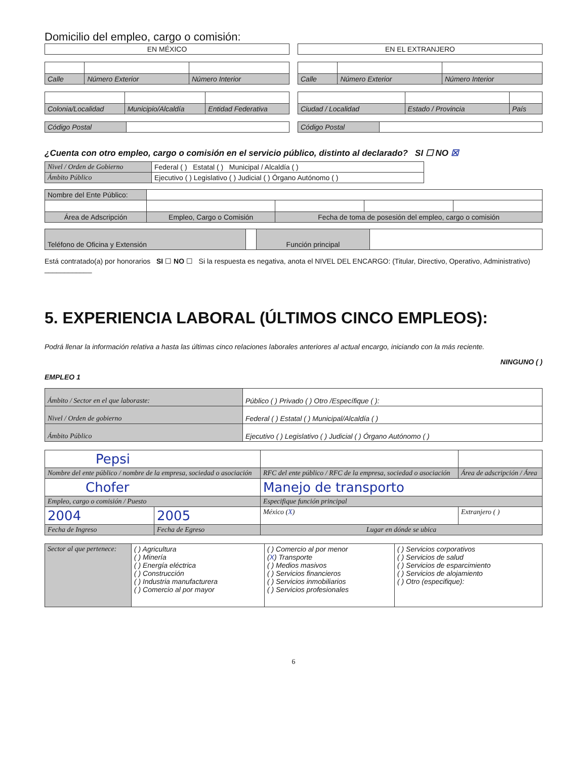Domicilio del empleo, cargo o comisión:
| EN MÉXICO |
| Calle | Número Exterior | Número Interior |
| Colonia/Localidad | Municipio/Alcaldía | Entidad Federativa |
| Código Postal | |
| EN EL EXTRANJERO |
| Calle | Número Exterior | Número Interior |
| Ciudad / Localidad | Estado / Provincia | País |
| Código Postal | |
¿Cuenta con otro empleo, cargo o comisión en el servicio público, distinto al declarado? SI ☐ NO ☒
| Nivel / Orden de Gobierno | Federal ( ) Estatal ( ) Municipal / Alcaldía ( ) |
| Ámbito Público | Ejecutivo ( ) Legislativo ( ) Judicial ( ) Órgano Autónomo ( ) |
| Nombre del Ente Público: | | | | |
| Área de Adscripción | Empleo, Cargo o Comisión | Fecha de toma de posesión del empleo, cargo o comisión | | |
| Teléfono de Oficina y Extensión | | Función principal | |
Está contratado(a) por honorarios SI ☐ NO ☐ Si la respuesta es negativa, anota el NIVEL DEL ENCARGO: (Titular, Directivo, Operativo, Administrativo) ____________
5. EXPERIENCIA LABORAL (ÚLTIMOS CINCO EMPLEOS):
Podrá llenar la información relativa a hasta las últimas cinco relaciones laborales anteriores al actual encargo, iniciando con la más reciente.
NINGUNO ( )
EMPLEO 1
| Ámbito / Sector en el que laboraste: | Público ( ) Privado ( ) Otro /Específique ( ): |
| Nivel / Orden de gobierno | Federal ( ) Estatal ( ) Municipal/Alcaldía ( ) |
| Ámbito Público | Ejecutivo ( ) Legislativo ( ) Judicial ( ) Órgano Autónomo ( ) |
| Pepsi | | | |
| Nombre del ente público / nombre de la empresa, sociedad o asociación | | RFC del ente público / RFC de la empresa, sociedad o asociación | Área de adscripción / Área |
| Chofer | | Manejo de transporto | |
| Empleo, cargo o comisión / Puesto | | Especifique función principal | |
| 2004 | 2005 | México ( X ) | Extranjero ( ) |
| Fecha de Ingreso | Fecha de Egreso | Lugar en dónde se ubica | |
| Sector al que pertenece: | ( ) Agricultura ( ) Minería ( ) Energía eléctrica ( ) Construcción ( ) Industria manufacturera ( ) Comercio al por mayor | ( ) Comercio al por menor ( X ) Transporte ( ) Medios masivos ( ) Servicios financieros ( ) Servicios inmobiliarios ( ) Servicios profesionales | ( ) Servicios corporativos ( ) Servicios de salud ( ) Servicios de esparcimiento ( ) Servicios de alojamiento ( ) Otro (especifique): |
6